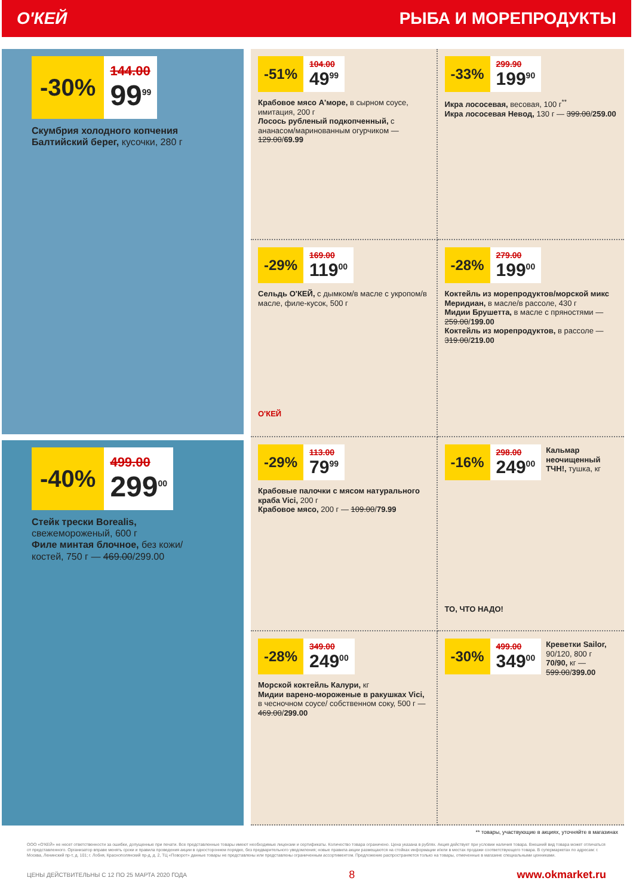О'КЕЙ РЫБА И МОРЕПРОДУКТЫ
-30%
144.00
99<sup>99</sup>
Скумбрия холодного копчения Балтийский берег, кусочки, 280 г
-40%
499.00
299<sup>00</sup>
Стейк трески Borealis, свежемороженый, 600 г
Филе минтая блочное, без кожи/костей, 750 г — 469.00/299.00
-51%
104.00
49<sup>99</sup>
Крабовое мясо А'море, в сырном соусе, имитация, 200 г
Лосось рубленый подкопченный, с ананасом/маринованным огурчиком — 129.00/69.99
-33%
299.90
199<sup>90</sup>
Икра лососевая, весовая, 100 г<sup>**</sup>
Икра лососевая Невод, 130 г — 399.00/259.00
-29%
169.00
119<sup>00</sup>
Сельдь О'КЕЙ, с дымком/в масле с укропом/в масле, филе-кусок, 500 г
О'КЕЙ
-28%
279.00
199<sup>00</sup>
Коктейль из морепродуктов/морской микс Меридиан, в масле/в рассоле, 430 г
Мидии Брушетта, в масле с пряностями — 259.00/199.00
Коктейль из морепродуктов, в рассоле — 319.00/219.00
-29%
113.00
79<sup>99</sup>
Крабовые палочки с мясом натурального краба Vici, 200 г
Крабовое мясо, 200 г — 109.00/79.99
-16%
298.00
249<sup>00</sup>
Кальмар неочищенный ТЧН!, тушка, кг
ТО, ЧТО НАДО!
-28%
349.00
249<sup>00</sup>
Морской коктейль Калури, кг
Мидии варено-мороженые в ракушках Vici, в чесночном соусе/ собственном соку, 500 г — 469.00/299.00
-30%
499.00
349<sup>00</sup>
Креветки Sailor, 90/120, 800 г
70/90, кг — 599.00/399.00
** товары, участвующие в акциях, уточняйте в магазинах
ООО «О'КЕЙ» не несет ответственности за ошибки, допущенные при печати. Все представленные товары имеют необходимые лицензии и сертификаты. Количество товара ограничено. Цена указана в рублях. Акция действует при условии наличия товара. Внешний вид товара может отличаться от представленного. Организатор вправе менять сроки и правила проведения акции в одностороннем порядке, без предварительного уведомления; новые правила акции размещаются на стойках информации и/или в местах продажи соответствующего товара. В супермаркетах по адресам: г. Москва, Ленинский пр-т, д. 101; г. Лобня, Краснополянский пр-д, д. 2, ТЦ «Поворот» данные товары не представлены или представлены ограниченным ассортиментом. Предложение распространяется только на товары, отмеченные в магазине специальными ценниками.
ЦЕНЫ ДЕЙСТВИТЕЛЬНЫ С 12 ПО 25 МАРТА 2020 ГОДА 8 www.okmarket.ru